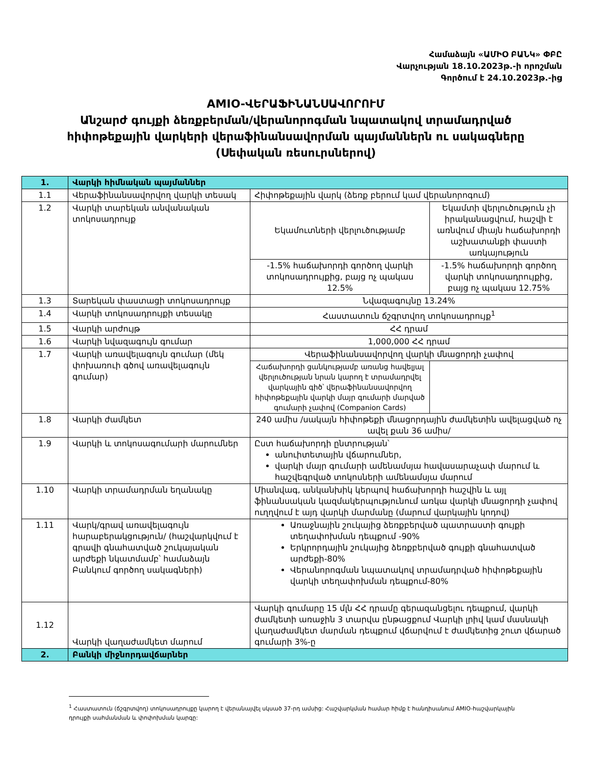Համաձայն «ԱՄԻՕ ԲԱՆԿ» ՓԲԸ
Վարչության 18.10.2023թ.-ի որոշման
Գործում է 24.10.2023թ.-ից
AMIO-ՎԵՐԱՖԻՆԱՆՍԱՎՈՐՈՒՄ
Անշարժ գույքի ձեռքբերման/վերանորոգման նպատակով տրամադրված
հիփոթեքային վարկերի վերաֆինանսավորման պայմաններն ու սակագները
(Սեփական ռեսուրսներով)
| 1. | Վարկի հիմնական պայմաններ | | |
| 1.1 | Վերաֆինանսավորվող վարկի տեսակ | Հիփոթեքային վարկ (ձեռք բերում կամ վերանորոգում) | |
| 1.2 | Վարկի տարեկան անվանական տոկոսադրույք | Եկամուտների վերլուծությամբ | Եկամտի վերլուծություն չի իրականացվում, հաշվի է առնվում միայն հաճախորդի աշխատանքի փաստի առկայություն |
| | | -1.5% հաճախորդի գործող վարկի տոկոսադրույքից, բայց ոչ պակաս 12.5% | -1.5% հաճախորդի գործող վարկի տոկոսադրույքից, բայց ոչ պակաս 12.75% |
| 1.3 | Տարեկան փաստացի տոկոսադրույք | Նվազագույնը 13.24% | |
| 1.4 | Վարկի տոկոսադրույքի տեսակը | Հաստատուն ճշգրտվող տոկոսադրույք<sup>1</sup> | |
| 1.5 | Վարկի արժույթ | ՀՀ դրամ | |
| 1.6 | Վարկի նվազագույն գումար | 1,000,000 ՀՀ դրամ | |
| 1.7 | Վարկի առավելագույն գումար (մեկ փոխառուի գծով առավելագույն գումար) | Վերաֆինանսավորվող վարկի մնացորդի չափով | |
| | | Հաճախորդի ցանկությամբ առանց հավելյալ վերլուծության նրան կարող է տրամադրվել վարկային գիծ՝ վերաֆինանսավորվող հիփոթեքային վարկի մայր գումարի մարված գումարի չափով (Companion Cards) | |
| 1.8 | Վարկի ժամկետ | 240 ամիս /սակայն հիփոթեքի մնացորդային ժամկետին ավելացված ոչ ավել քան 36 ամիս/ | |
| 1.9 | Վարկի և տոկոսագումարի մարումներ | Ըստ հաճախորդի ընտրության՝ անուիտետային վճարումներ, վարկի մայր գումարի ամենամսյա հավասարաչափ մարում և հաշվեգրված տոկոսների ամենամսյա մարում | |
| 1.10 | Վարկի տրամադրման եղանակը | Միանվագ, անկանխիկ կերպով հաճախորդի հաշվին և այլ ֆինանսական կազմակերպությունում առկա վարկի մնացորդի չափով ուղղվում է այդ վարկի մարմանը (մարում վարկային կոդով) | |
| 1.11 | Վարկ/գրավ առավելագույն հարաբերակցություն/ (հաշվարկվում է գրավի գնահատված շուկայական արժեքի նկատմամբ՝ համաձայն Բանկում գործող սակագների) | Առաջնային շուկայից ձեռքբերված պատրաստի գույքի տեղափոխման դեպքում -90% Երկրորդային շուկայից ձեռքբերված գույքի գնահատված արժեքի-80% Վերանորոգման նպատակով տրամադրված հիփոթեքային վարկի տեղափոխման դեպքում-80% | |
| 1.12 | Վարկի վաղաժամկետ մարում | Վարկի գումարը 15 մլն ՀՀ դրամը գերազանցելու դեպքում, վարկի ժամկետի առաջին 3 տարվա ընթացքում Վարկի լրիվ կամ մասնակի վաղաժամկետ մարման դեպքում վճարվում է ժամկետից շուտ վճարած գումարի 3%-ը | |
| 2. | Բանկի միջնորդավճարներ | | |
<sup>1</sup> Հաստատուն (ճշգրտվող) տոկոսադրույքը կարող է վերանայվել սկսած 37-րդ ամսից: Հաշվարկման համար հիմք է հանդիսանում AMIO-հաշվարկային դրույքի սահմանման և փոփոխման կարգը: